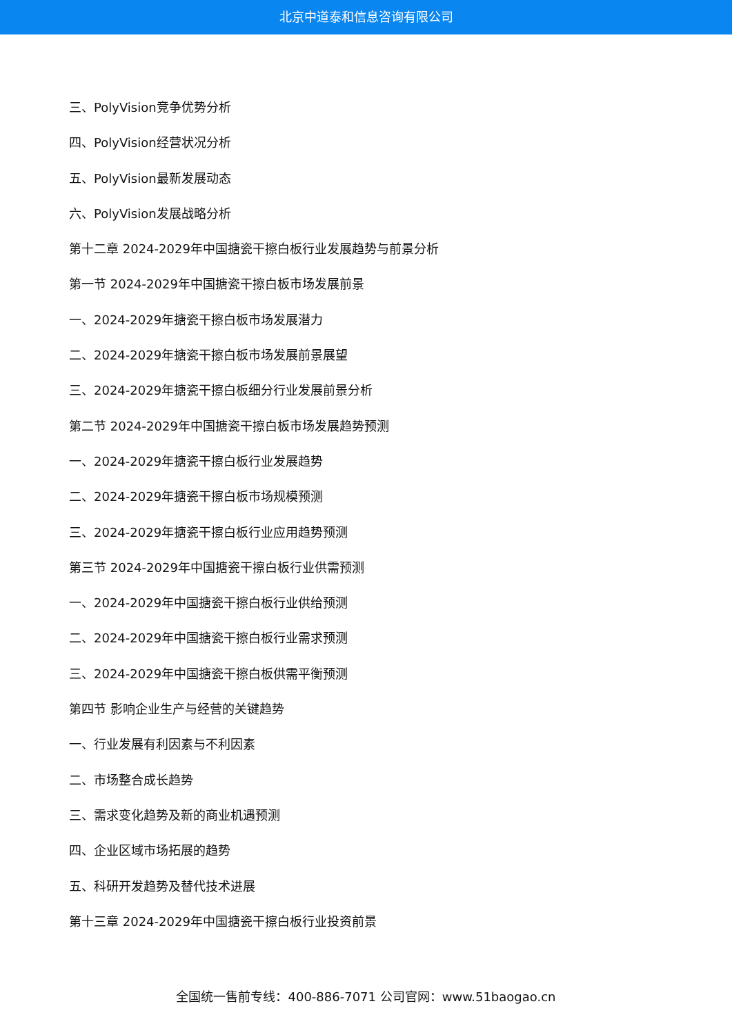北京中道泰和信息咨询有限公司
三、PolyVision竞争优势分析
四、PolyVision经营状况分析
五、PolyVision最新发展动态
六、PolyVision发展战略分析
第十二章 2024-2029年中国搪瓷干擦白板行业发展趋势与前景分析
第一节 2024-2029年中国搪瓷干擦白板市场发展前景
一、2024-2029年搪瓷干擦白板市场发展潜力
二、2024-2029年搪瓷干擦白板市场发展前景展望
三、2024-2029年搪瓷干擦白板细分行业发展前景分析
第二节 2024-2029年中国搪瓷干擦白板市场发展趋势预测
一、2024-2029年搪瓷干擦白板行业发展趋势
二、2024-2029年搪瓷干擦白板市场规模预测
三、2024-2029年搪瓷干擦白板行业应用趋势预测
第三节 2024-2029年中国搪瓷干擦白板行业供需预测
一、2024-2029年中国搪瓷干擦白板行业供给预测
二、2024-2029年中国搪瓷干擦白板行业需求预测
三、2024-2029年中国搪瓷干擦白板供需平衡预测
第四节 影响企业生产与经营的关键趋势
一、行业发展有利因素与不利因素
二、市场整合成长趋势
三、需求变化趋势及新的商业机遇预测
四、企业区域市场拓展的趋势
五、科研开发趋势及替代技术进展
第十三章 2024-2029年中国搪瓷干擦白板行业投资前景
全国统一售前专线：400-886-7071 公司官网：www.51baogao.cn